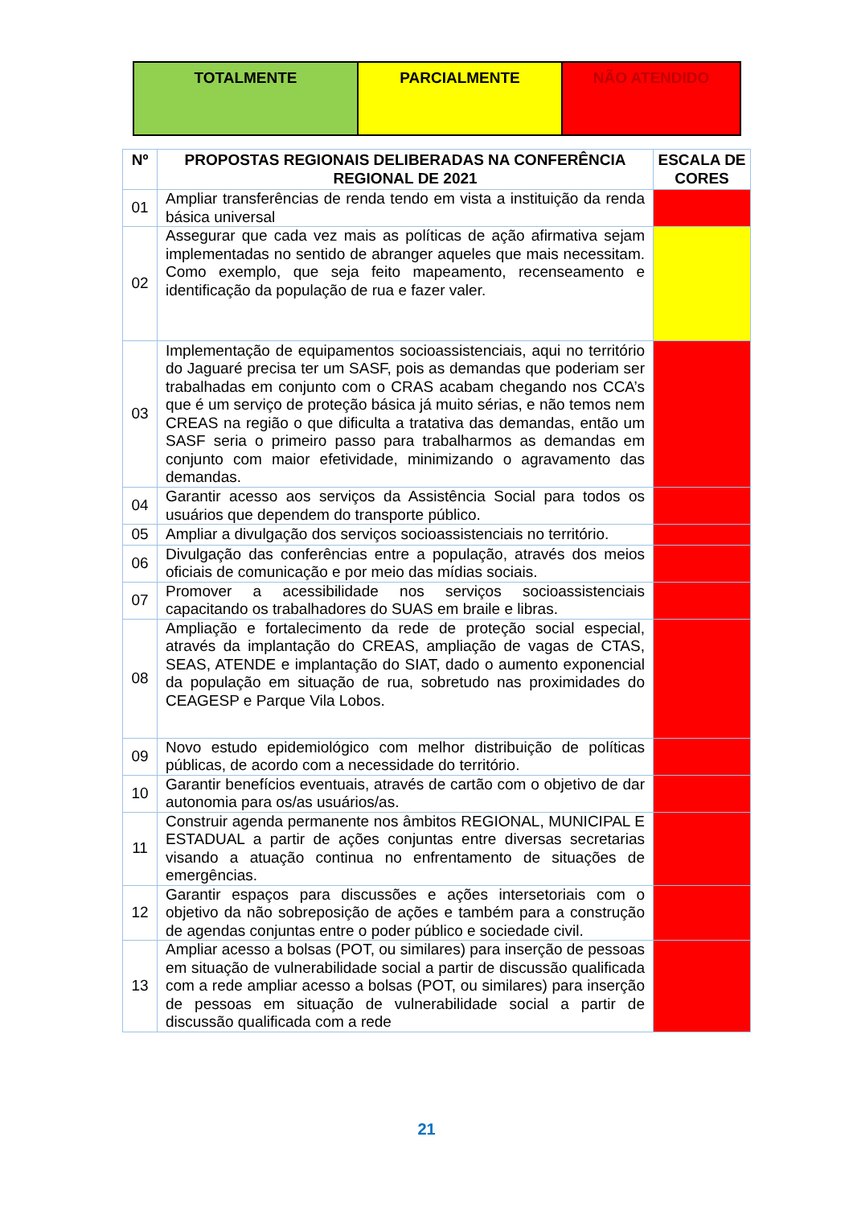| TOTALMENTE | PARCIALMENTE | NÃO ATENDIDO |
| Nº | PROPOSTAS REGIONAIS DELIBERADAS NA CONFERÊNCIA REGIONAL DE 2021 | ESCALA DE CORES |
| --- | --- | --- |
| 01 | Ampliar transferências de renda tendo em vista a instituição da renda básica universal | |
| 02 | Assegurar que cada vez mais as políticas de ação afirmativa sejam implementadas no sentido de abranger aqueles que mais necessitam. Como exemplo, que seja feito mapeamento, recenseamento e identificação da população de rua e fazer valer. | |
| 03 | Implementação de equipamentos socioassistenciais, aqui no território do Jaguaré precisa ter um SASF, pois as demandas que poderiam ser trabalhadas em conjunto com o CRAS acabam chegando nos CCA’s que é um serviço de proteção básica já muito sérias, e não temos nem CREAS na região o que dificulta a tratativa das demandas, então um SASF seria o primeiro passo para trabalharmos as demandas em conjunto com maior efetividade, minimizando o agravamento das demandas. | |
| 04 | Garantir acesso aos serviços da Assistência Social para todos os usuários que dependem do transporte público. | |
| 05 | Ampliar a divulgação dos serviços socioassistenciais no território. | |
| 06 | Divulgação das conferências entre a população, através dos meios oficiais de comunicação e por meio das mídias sociais. | |
| 07 | Promover a acessibilidade nos serviços socioassistenciais capacitando os trabalhadores do SUAS em braile e libras. | |
| 08 | Ampliação e fortalecimento da rede de proteção social especial, através da implantação do CREAS, ampliação de vagas de CTAS, SEAS, ATENDE e implantação do SIAT, dado o aumento exponencial da população em situação de rua, sobretudo nas proximidades do CEAGESP e Parque Vila Lobos. | |
| 09 | Novo estudo epidemiológico com melhor distribuição de políticas públicas, de acordo com a necessidade do território. | |
| 10 | Garantir benefícios eventuais, através de cartão com o objetivo de dar autonomia para os/as usuários/as. | |
| 11 | Construir agenda permanente nos âmbitos REGIONAL, MUNICIPAL E ESTADUAL a partir de ações conjuntas entre diversas secretarias visando a atuação continua no enfrentamento de situações de emergências. | |
| 12 | Garantir espaços para discussões e ações intersetoriais com o objetivo da não sobreposição de ações e também para a construção de agendas conjuntas entre o poder público e sociedade civil. | |
| 13 | Ampliar acesso a bolsas (POT, ou similares) para inserção de pessoas em situação de vulnerabilidade social a partir de discussão qualificada com a rede ampliar acesso a bolsas (POT, ou similares) para inserção de pessoas em situação de vulnerabilidade social a partir de discussão qualificada com a rede | |
21